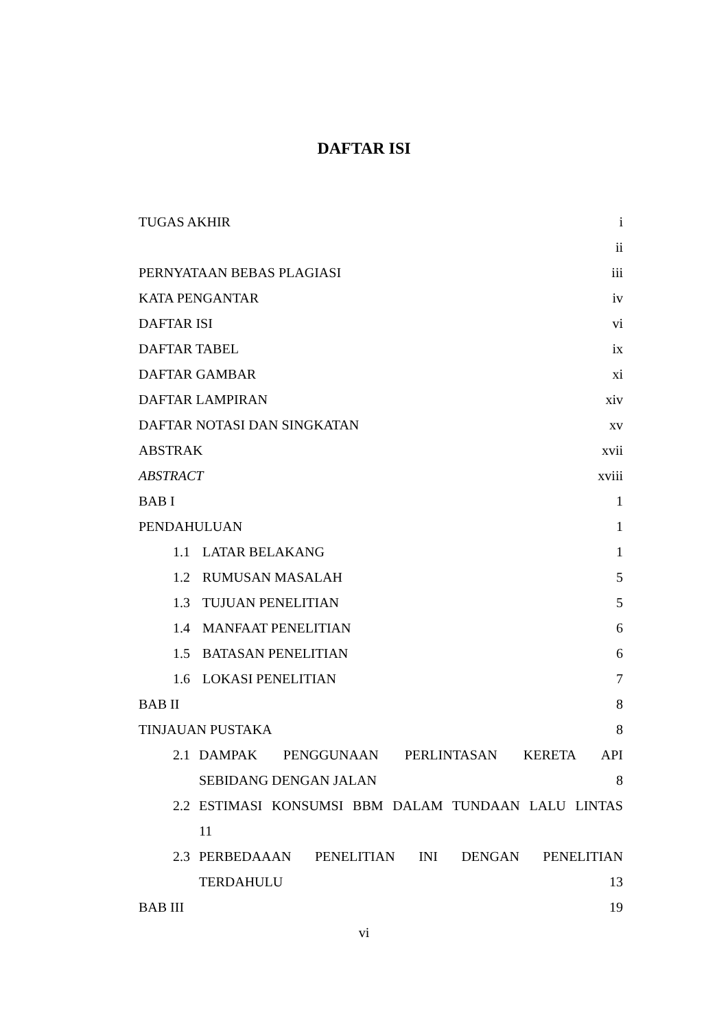DAFTAR ISI
TUGAS AKHIR i
ii
PERNYATAAN BEBAS PLAGIASI iii
KATA PENGANTAR iv
DAFTAR ISI vi
DAFTAR TABEL ix
DAFTAR GAMBAR xi
DAFTAR LAMPIRAN xiv
DAFTAR NOTASI DAN SINGKATAN xv
ABSTRAK xvii
ABSTRACT xviii
BAB I 1
PENDAHULUAN 1
1.1 LATAR BELAKANG 1
1.2 RUMUSAN MASALAH 5
1.3 TUJUAN PENELITIAN 5
1.4 MANFAAT PENELITIAN 6
1.5 BATASAN PENELITIAN 6
1.6 LOKASI PENELITIAN 7
BAB II 8
TINJAUAN PUSTAKA 8
2.1 DAMPAK PENGGUNAAN PERLINTASAN KERETA API
SEBIDANG DENGAN JALAN 8
2.2 ESTIMASI KONSUMSI BBM DALAM TUNDAAN LALU LINTAS
11
2.3 PERBEDAAAN PENELITIAN INI DENGAN PENELITIAN
TERDAHULU 13
BAB III 19
vi